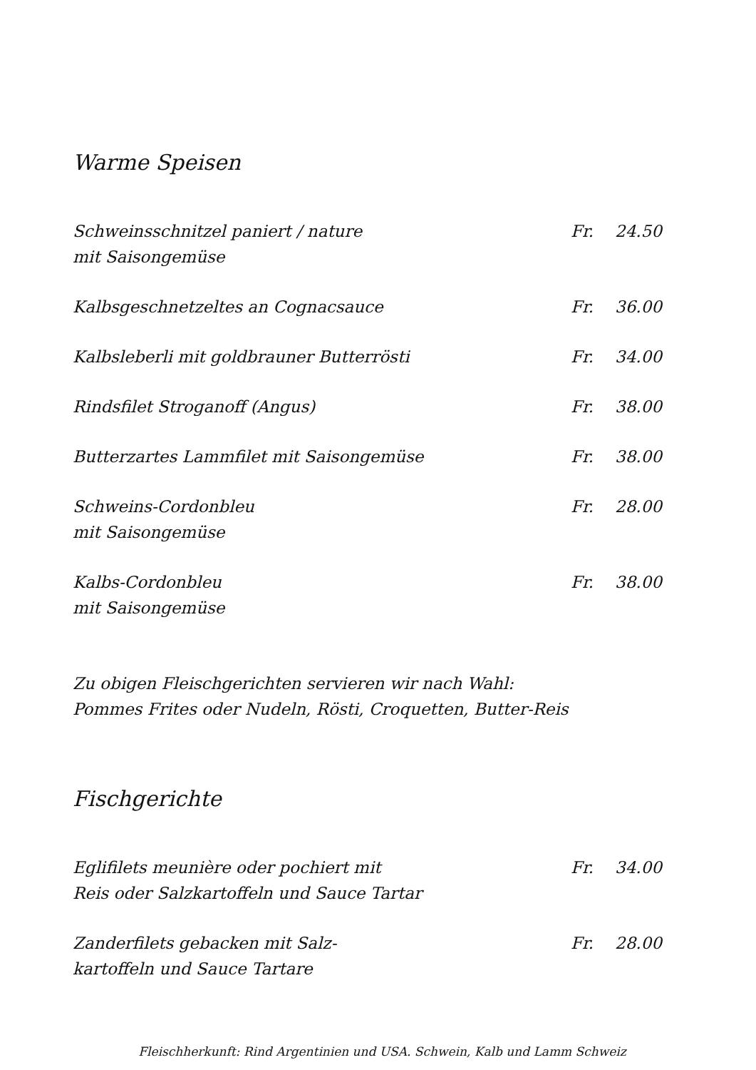Warme Speisen
Schweinsschnitzel paniert / nature
mit Saisongemüse
Fr. 24.50
Kalbsgeschnetzeltes an Cognacsauce
Fr. 36.00
Kalbsleberli mit goldbrauner Butterrösti
Fr. 34.00
Rindsfilet Stroganoff (Angus) Fr. 38.00
Butterzartes Lammfilet mit Saisongemüse
Fr. 38.00
Schweins-Cordonbleu
mit Saisongemüse
Fr. 28.00
Kalbs-Cordonbleu
mit Saisongemüse
Fr. 38.00
Zu obigen Fleischgerichten servieren wir nach Wahl:
Pommes Frites oder Nudeln, Rösti, Croquetten, Butter-Reis
Fischgerichte
Eglifilets meunière oder pochiert mit
Reis oder Salzkartoffeln und Sauce Tartar
Fr. 34.00
Zanderfilets gebacken mit Salz-
kartoffeln und Sauce Tartare
Fr. 28.00
Fleischherkunft: Rind Argentinien und USA. Schwein, Kalb und Lamm Schweiz